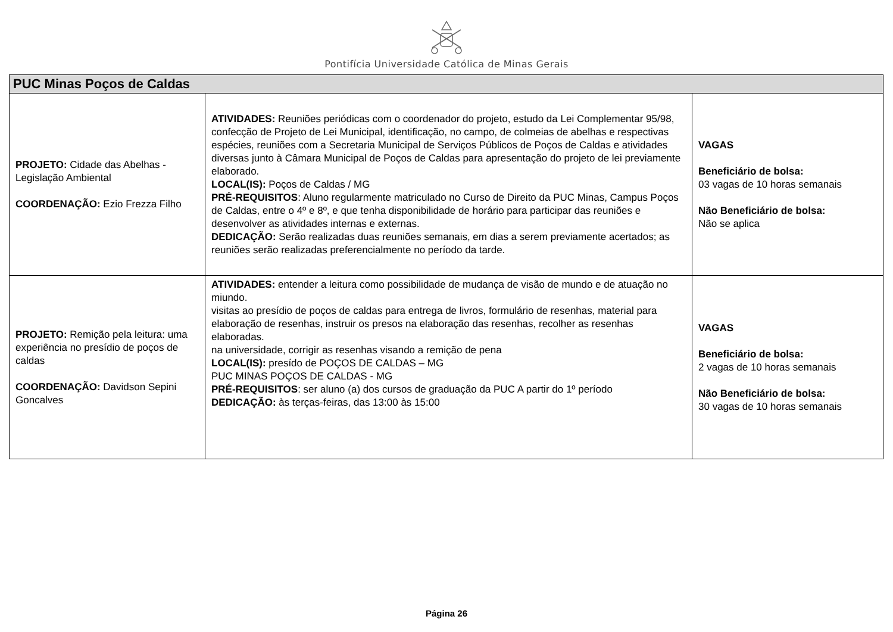Pontifícia Universidade Católica de Minas Gerais
| PUC Minas Poços de Caldas | | |
| --- | --- | --- |
| PROJETO: Cidade das Abelhas - Legislação Ambiental COORDENAÇÃO: Ezio Frezza Filho | ATIVIDADES: Reuniões periódicas com o coordenador do projeto, estudo da Lei Complementar 95/98, confecção de Projeto de Lei Municipal, identificação, no campo, de colmeias de abelhas e respectivas espécies, reuniões com a Secretaria Municipal de Serviços Públicos de Poços de Caldas e atividades diversas junto à Câmara Municipal de Poços de Caldas para apresentação do projeto de lei previamente elaborado. LOCAL(IS): Poços de Caldas / MG PRÉ-REQUISITOS : Aluno regularmente matriculado no Curso de Direito da PUC Minas, Campus Poços de Caldas, entre o 4º e 8º, e que tenha disponibilidade de horário para participar das reuniões e desenvolver as atividades internas e externas. DEDICAÇÃO: Serão realizadas duas reuniões semanais, em dias a serem previamente acertados; as reuniões serão realizadas preferencialmente no período da tarde. | VAGAS Beneficiário de bolsa: 03 vagas de 10 horas semanais Não Beneficiário de bolsa: Não se aplica |
| PROJETO: Remição pela leitura: uma experiência no presídio de poços de caldas COORDENAÇÃO: Davidson Sepini Goncalves | ATIVIDADES: entender a leitura como possibilidade de mudança de visão de mundo e de atuação no miundo. visitas ao presídio de poços de caldas para entrega de livros, formulário de resenhas, material para elaboração de resenhas, instruir os presos na elaboração das resenhas, recolher as resenhas elaboradas. na universidade, corrigir as resenhas visando a remição de pena LOCAL(IS): presído de POÇOS DE CALDAS – MG PUC MINAS POÇOS DE CALDAS - MG PRÉ-REQUISITOS : ser aluno (a) dos cursos de graduação da PUC A partir do 1º período DEDICAÇÃO: às terças-feiras, das 13:00 às 15:00 | VAGAS Beneficiário de bolsa: 2 vagas de 10 horas semanais Não Beneficiário de bolsa: 30 vagas de 10 horas semanais |
Página 26